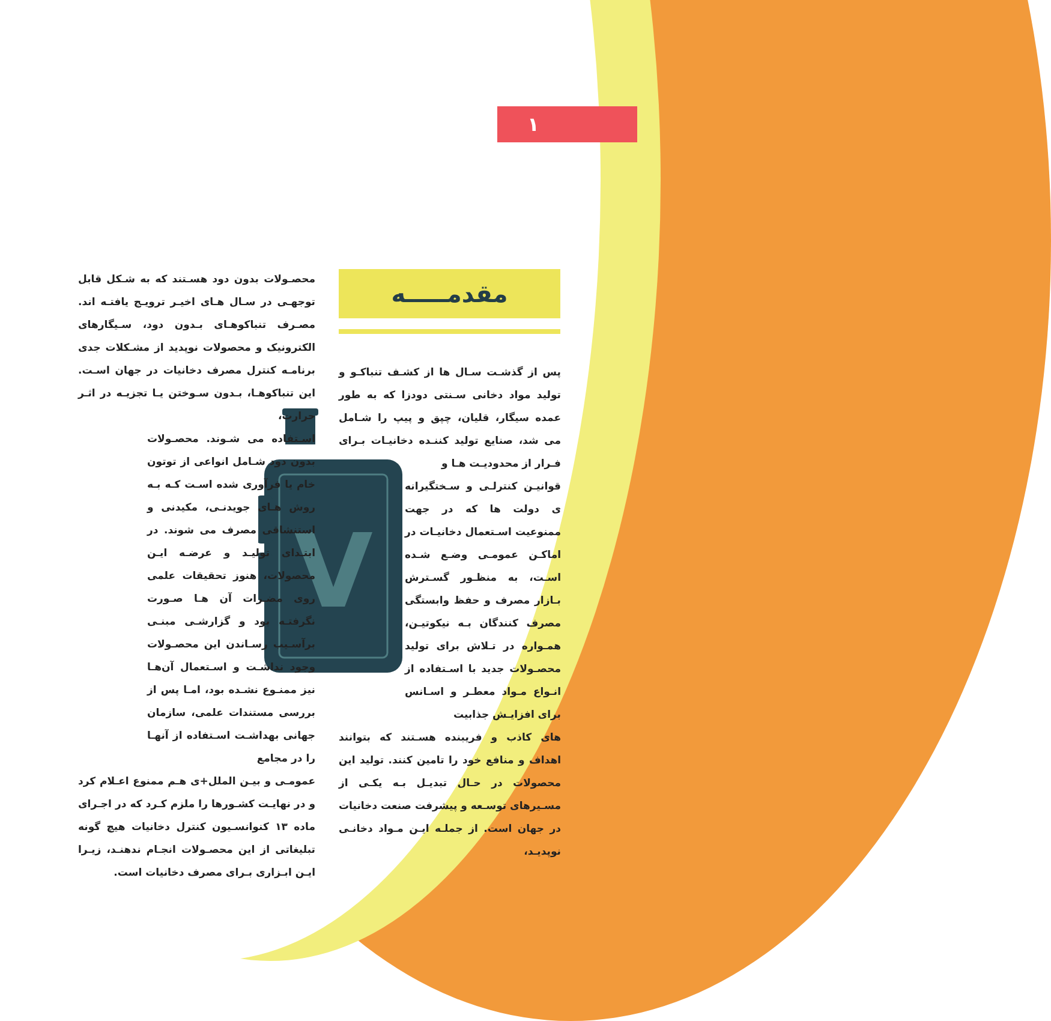۱
مقدمـــــه
V
محصـولات بدون دود هسـتند که به شـکل قابل توجهـی در سـال هـای اخیـر ترویـج یافتـه اند. مصـرف تنباکوهـای بـدون دود، سـیگارهای الکترونیک و محصولات نوپدید از مشـکلات جدی برنامـه کنترل مصرف دخانیات در جهان اسـت. این تنباکوهـا، بـدون سـوختن یـا تجزیـه در اثـر حرارت،
اسـتفاده می شـوند. محصـولات بدون دود شـامل انواعی از توتون خام یا فرآوری شده اسـت کـه بـه روش هـای جویدنـی، مکیدنی و استنشاقی مصرف می شوند. در ابتـدای تولیـد و عرضـه ایـن محصولات، هنوز تحقیقات علمی روی مضـرات آن هـا صـورت نگرفتـه بود و گزارشـی مبنـی برآسـیب رسـاندن این محصـولات وجود نداشـت و اسـتعمال آن‌هـا نیز ممنـوع نشـده بود، امـا پس از بررسی مستندات علمی، سازمان جهانی بهداشـت اسـتفاده از آنهـا را در مجامع
عمومـی و بیـن الملل+ی هـم ممنوع اعـلام کرد و در نهایـت کشـورها را ملزم کـرد که در اجـرای ماده ۱۳ کنوانسـیون کنترل دخانیات هیچ گونه تبلیغاتی از این محصـولات انجـام ندهنـد، زیـرا ایـن ابـزاری بـرای مصرف دخانیات است.
پس از گذشـت سـال ها از کشـف تنباکـو و تولید مواد دخانی سـنتی دودزا که به طور عمده سیگار، قلیان، چپق و پیپ را شـامل می شد، صنایع تولید کننـده دخانیـات بـرای فـرار از محدودیـت هـا و
قوانیـن کنترلـی و سـختگیرانه ی دولت ها که در جهت ممنوعیت اسـتعمال دخانیـات در اماکـن عمومـی وضـع شـده اسـت، به منظـور گسـترش بـازار مصرف و حفظ وابستگی مصرف کنندگان بـه نیکوتیـن، همـواره در تـلاش برای تولید محصـولات جدید با اسـتفاده از انـواع مـواد معطـر و اسـانس برای افزایـش جذابیت
های کاذب و فریبنده هسـتند که بتوانند اهداف و منافع خود را تامین کنند. تولید این محصولات در حـال تبدیـل بـه یکـی از مسـیرهای توسـعه و پیشرفت صنعت دخانیات در جهان است. از جملـه ایـن مـواد دخانـی نوپدیـد،